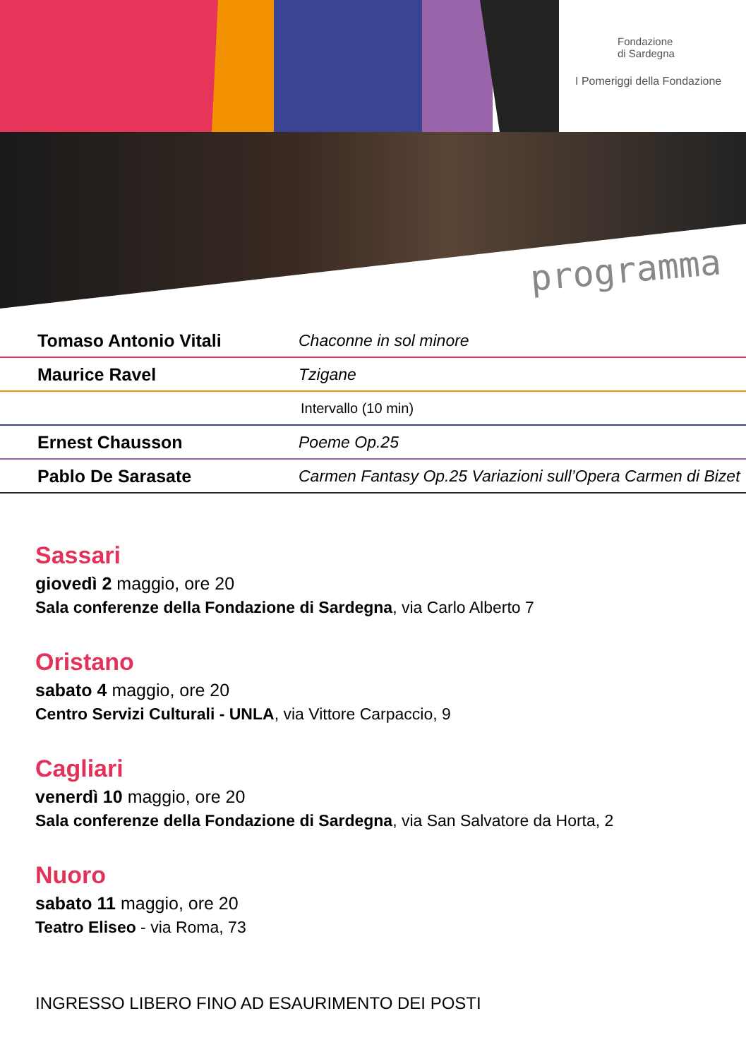Fondazione
di Sardegna
I Pomeriggi della Fondazione
programma
| Tomaso Antonio Vitali | Chaconne in sol minore |
| Maurice Ravel | Tzigane |
| | Intervallo (10 min) |
| Ernest Chausson | Poeme Op.25 |
| Pablo De Sarasate | Carmen Fantasy Op.25 Variazioni sull’Opera Carmen di Bizet |
Sassari
giovedì 2 maggio, ore 20
Sala conferenze della Fondazione di Sardegna, via Carlo Alberto 7
Oristano
sabato 4 maggio, ore 20
Centro Servizi Culturali - UNLA, via Vittore Carpaccio, 9
Cagliari
venerdì 10 maggio, ore 20
Sala conferenze della Fondazione di Sardegna, via San Salvatore da Horta, 2
Nuoro
sabato 11 maggio, ore 20
Teatro Eliseo - via Roma, 73
INGRESSO LIBERO FINO AD ESAURIMENTO DEI POSTI